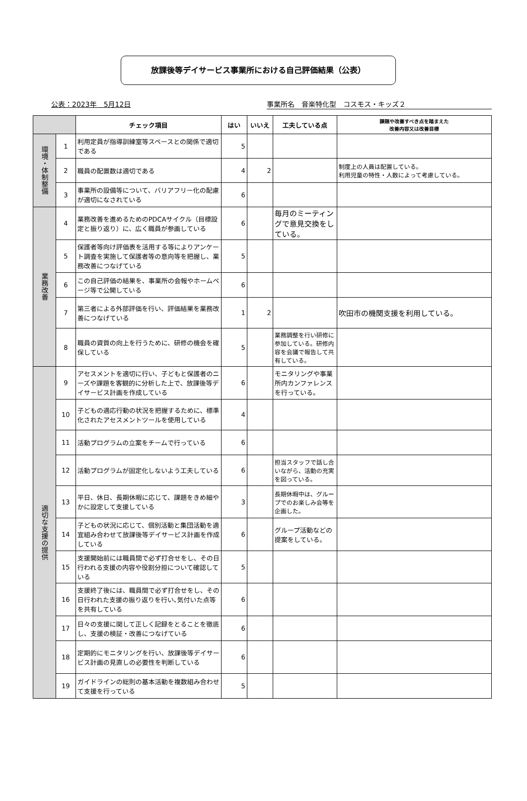放課後等デイサービス事業所における自己評価結果（公表）
公表：2023年　5月12日 事業所名　音楽特化型　コスモス・キッズ２
| | | チェック項目 | はい | いいえ | 工夫している点 | 課題や改善すべき点を踏まえた 改善内容又は改善目標 |
| --- | --- | --- | --- | --- | --- | --- |
| 環境・体制整備 | 1 | 利用定員が指導訓練室等スペースとの関係で適切である | 5 | | | |
| | 2 | 職員の配置数は適切である | 4 | 2 | | 制度上の人員は配置している。 利用児童の特性・人数によって考慮している。 |
| | 3 | 事業所の設備等について、バリアフリー化の配慮が適切になされている | 6 | | | |
| 業務改善 | 4 | 業務改善を進めるためのPDCAサイクル（目標設定と振り返り）に、広く職員が参画している | 6 | | 毎月のミーティングで意見交換をしている。 | |
| | 5 | 保護者等向け評価表を活用する等によりアンケート調査を実施して保護者等の意向等を把握し、業務改善につなげている | 5 | | | |
| | 6 | この自己評価の結果を、事業所の会報やホームページ等で公開している | 6 | | | |
| | 7 | 第三者による外部評価を行い、評価結果を業務改善につなげている | 1 | 2 | | 吹田市の機関支援を利用している。 |
| | 8 | 職員の資質の向上を行うために、研修の機会を確保している | 5 | | 業務調整を行い研修に参加している。研修内容を会議で報告して共有している。 | |
| 適切な支援の提供 | 9 | アセスメントを適切に行い、子どもと保護者のニーズや課題を客観的に分析した上で、放課後等デイサービス計画を作成している | 6 | | モニタリングや事業所内カンファレンスを行っている。 | |
| | 10 | 子どもの適応行動の状況を把握するために、標準化されたアセスメントツールを使用している | 4 | | | |
| | 11 | 活動プログラムの立案をチームで行っている | 6 | | | |
| | 12 | 活動プログラムが固定化しないよう工夫している | 6 | | 担当スタッフで話し合いながら、活動の充実を図っている。 | |
| | 13 | 平日、休日、長期休暇に応じて、課題をきめ細やかに設定して支援している | 3 | | 長期休暇中は、グループでのお楽しみ会等を企画した。 | |
| | 14 | 子どもの状況に応じて、個別活動と集団活動を適宜組み合わせて放課後等デイサービス計画を作成している | 6 | | グループ活動などの提案をしている。 | |
| | 15 | 支援開始前には職員間で必ず打合せをし、その日行われる支援の内容や役割分担について確認している | 5 | | | |
| | 16 | 支援終了後には、職員間で必ず打合せをし、その日行われた支援の振り返りを行い､気付いた点等を共有している | 6 | | | |
| | 17 | 日々の支援に関して正しく記録をとることを徹底し、支援の検証・改善につなげている | 6 | | | |
| | 18 | 定期的にモニタリングを行い、放課後等デイサービス計画の見直しの必要性を判断している | 6 | | | |
| | 19 | ガイドラインの総則の基本活動を複数組み合わせて支援を行っている | 5 | | | |